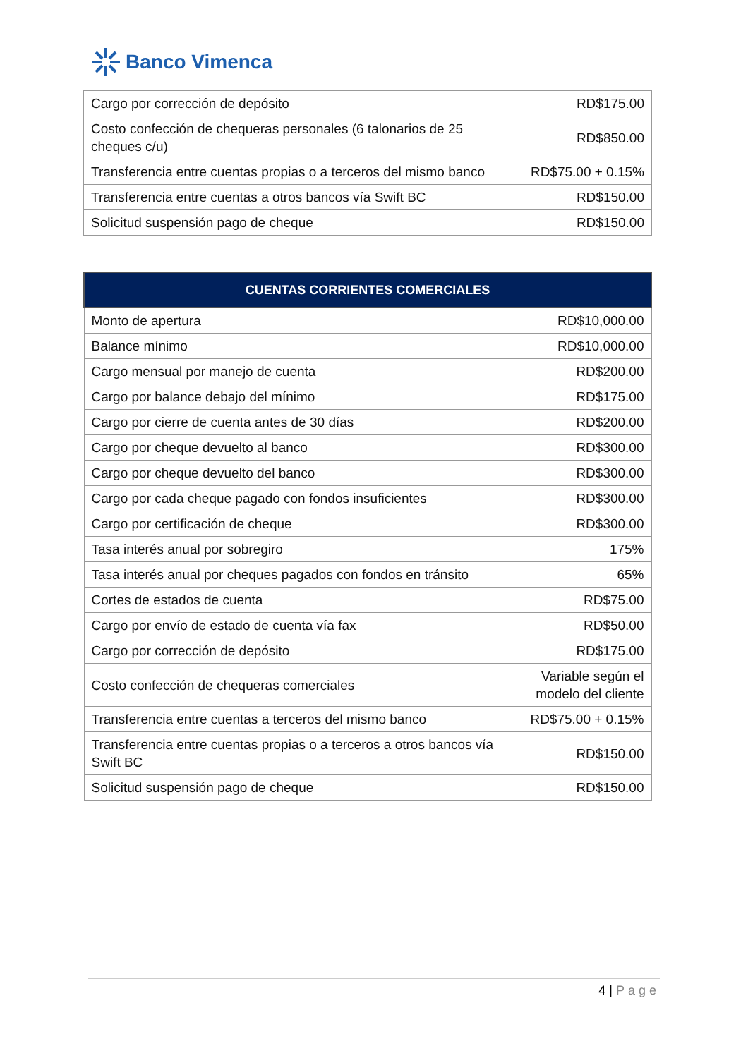Banco Vimenca
| Cargo por corrección de depósito | RD$175.00 |
| Costo confección de chequeras personales (6 talonarios de 25 cheques c/u) | RD$850.00 |
| Transferencia entre cuentas propias o a terceros del mismo banco | RD$75.00 + 0.15% |
| Transferencia entre cuentas a otros bancos vía Swift BC | RD$150.00 |
| Solicitud suspensión pago de cheque | RD$150.00 |
| CUENTAS CORRIENTES COMERCIALES | |
| --- | --- |
| Monto de apertura | RD$10,000.00 |
| Balance mínimo | RD$10,000.00 |
| Cargo mensual por manejo de cuenta | RD$200.00 |
| Cargo por balance debajo del mínimo | RD$175.00 |
| Cargo por cierre de cuenta antes de 30 días | RD$200.00 |
| Cargo por cheque devuelto al banco | RD$300.00 |
| Cargo por cheque devuelto del banco | RD$300.00 |
| Cargo por cada cheque pagado con fondos insuficientes | RD$300.00 |
| Cargo por certificación de cheque | RD$300.00 |
| Tasa interés anual por sobregiro | 175% |
| Tasa interés anual por cheques pagados con fondos en tránsito | 65% |
| Cortes de estados de cuenta | RD$75.00 |
| Cargo por envío de estado de cuenta vía fax | RD$50.00 |
| Cargo por corrección de depósito | RD$175.00 |
| Costo confección de chequeras comerciales | Variable según el modelo del cliente |
| Transferencia entre cuentas a terceros del mismo banco | RD$75.00 + 0.15% |
| Transferencia entre cuentas propias o a terceros a otros bancos vía Swift BC | RD$150.00 |
| Solicitud suspensión pago de cheque | RD$150.00 |
4 | Page